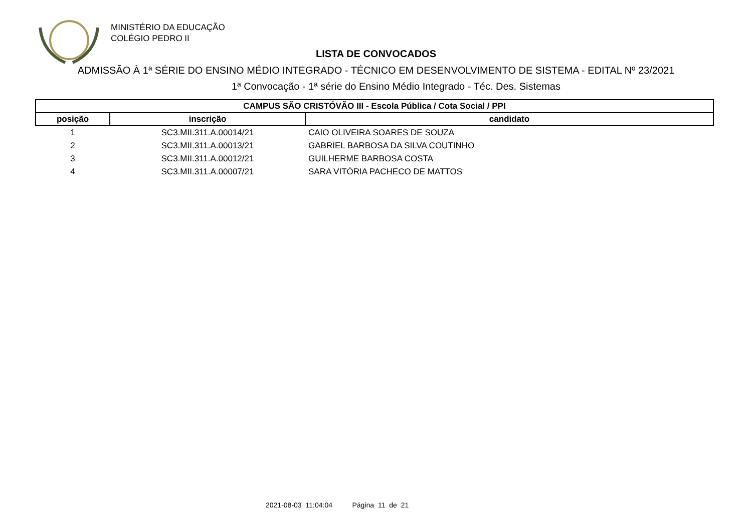MINISTÉRIO DA EDUCAÇÃO
COLÉGIO PEDRO II
LISTA DE CONVOCADOS
ADMISSÃO À 1ª SÉRIE DO ENSINO MÉDIO INTEGRADO - TÉCNICO EM DESENVOLVIMENTO DE SISTEMA - EDITAL Nº 23/2021
1ª Convocação - 1ª série do Ensino Médio Integrado - Téc. Des. Sistemas
| CAMPUS SÃO CRISTÓVÃO III - Escola Pública / Cota Social / PPI | | |
| --- | --- | --- |
| posição | inscrição | candidato |
| 1 | SC3.MII.311.A.00014/21 | CAIO OLIVEIRA SOARES DE SOUZA |
| 2 | SC3.MII.311.A.00013/21 | GABRIEL BARBOSA DA SILVA COUTINHO |
| 3 | SC3.MII.311.A.00012/21 | GUILHERME BARBOSA COSTA |
| 4 | SC3.MII.311.A.00007/21 | SARA VITÓRIA PACHECO DE MATTOS |
2021-08-03 11:04:04 Página 11 de 21